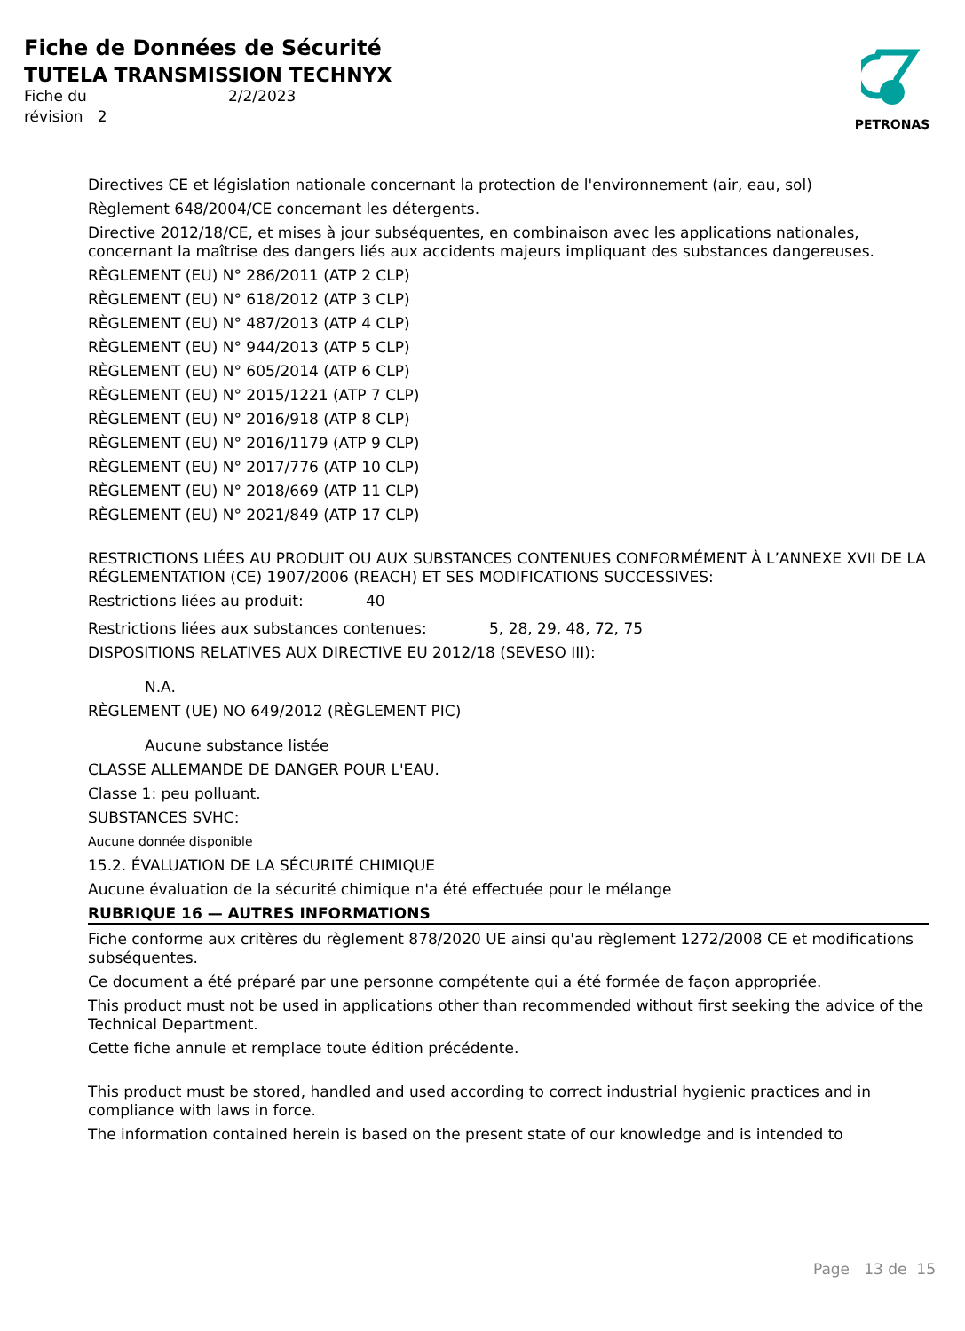Fiche de Données de Sécurité
TUTELA TRANSMISSION TECHNYX
Fiche du 2/2/2023 révision 2
PETRONAS
Directives CE et législation nationale concernant la protection de l'environnement (air, eau, sol)
Règlement 648/2004/CE concernant les détergents.
Directive 2012/18/CE, et mises à jour subséquentes, en combinaison avec les applications nationales, concernant la maîtrise des dangers liés aux accidents majeurs impliquant des substances dangereuses.
RÈGLEMENT (EU) N° 286/2011 (ATP 2 CLP)
RÈGLEMENT (EU) N° 618/2012 (ATP 3 CLP)
RÈGLEMENT (EU) N° 487/2013 (ATP 4 CLP)
RÈGLEMENT (EU) N° 944/2013 (ATP 5 CLP)
RÈGLEMENT (EU) N° 605/2014 (ATP 6 CLP)
RÈGLEMENT (EU) N° 2015/1221 (ATP 7 CLP)
RÈGLEMENT (EU) N° 2016/918 (ATP 8 CLP)
RÈGLEMENT (EU) N° 2016/1179 (ATP 9 CLP)
RÈGLEMENT (EU) N° 2017/776 (ATP 10 CLP)
RÈGLEMENT (EU) N° 2018/669 (ATP 11 CLP)
RÈGLEMENT (EU) N° 2021/849 (ATP 17 CLP)
RESTRICTIONS LIÉES AU PRODUIT OU AUX SUBSTANCES CONTENUES CONFORMÉMENT À L’ANNEXE XVII DE LA RÉGLEMENTATION (CE) 1907/2006 (REACH) ET SES MODIFICATIONS SUCCESSIVES:
Restrictions liées au produit: 40
Restrictions liées aux substances contenues: 5, 28, 29, 48, 72, 75
DISPOSITIONS RELATIVES AUX DIRECTIVE EU 2012/18 (SEVESO III):
N.A.
RÈGLEMENT (UE) NO 649/2012 (RÈGLEMENT PIC)
Aucune substance listée
CLASSE ALLEMANDE DE DANGER POUR L'EAU.
Classe 1: peu polluant.
SUBSTANCES SVHC:
Aucune donnée disponible
15.2. ÉVALUATION DE LA SÉCURITÉ CHIMIQUE
Aucune évaluation de la sécurité chimique n'a été effectuée pour le mélange
RUBRIQUE 16 — AUTRES INFORMATIONS
Fiche conforme aux critères du règlement 878/2020 UE ainsi qu'au règlement 1272/2008 CE et modifications subséquentes.
Ce document a été préparé par une personne compétente qui a été formée de façon appropriée.
This product must not be used in applications other than recommended without first seeking the advice of the Technical Department.
Cette fiche annule et remplace toute édition précédente.
This product must be stored, handled and used according to correct industrial hygienic practices and in compliance with laws in force.
The information contained herein is based on the present state of our knowledge and is intended to
Page 13 de 15